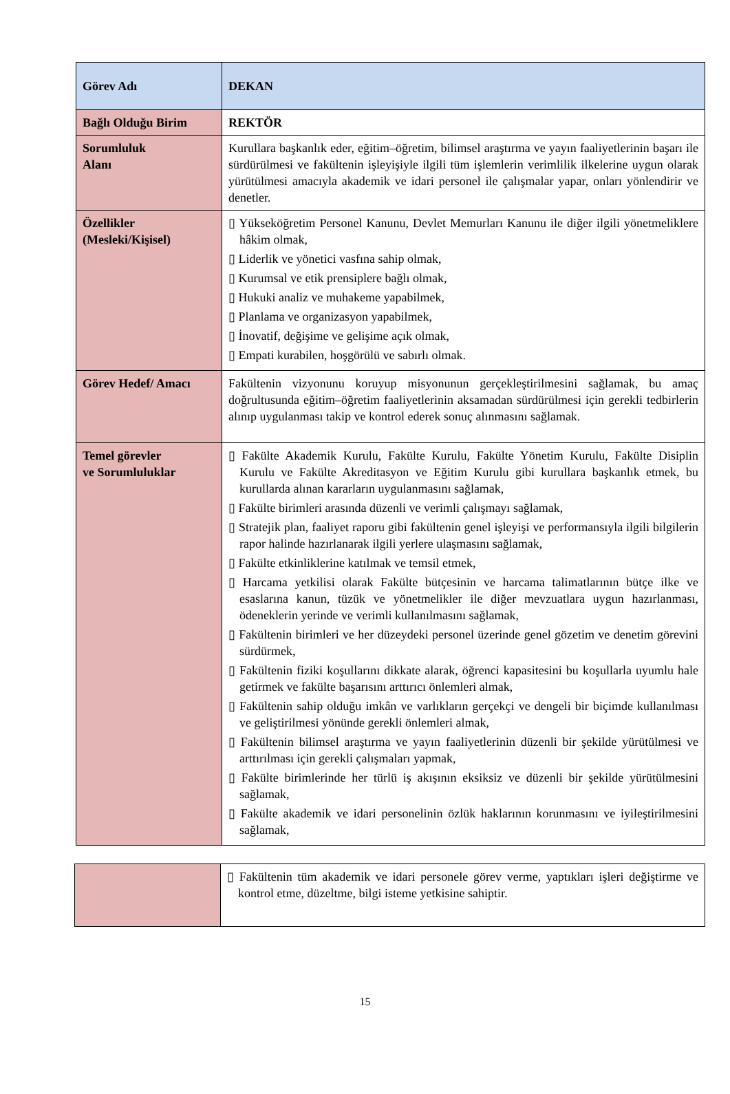| Görev Adı | DEKAN |
| Bağlı Olduğu Birim | REKTÖR |
| Sorumluluk Alanı | Kurullara başkanlık eder, eğitim–öğretim, bilimsel araştırma ve yayın faaliyetlerinin başarı ile sürdürülmesi ve fakültenin işleyişiyle ilgili tüm işlemlerin verimlilik ilkelerine uygun olarak yürütülmesi amacıyla akademik ve idari personel ile çalışmalar yapar, onları yönlendirir ve denetler. |
| Özellikler (Mesleki/Kişisel) | ▯ Yükseköğretim Personel Kanunu, Devlet Memurları Kanunu ile diğer ilgili yönetmeliklere hâkim olmak, ▯ Liderlik ve yönetici vasfına sahip olmak, ▯ Kurumsal ve etik prensiplere bağlı olmak, ▯ Hukuki analiz ve muhakeme yapabilmek, ▯ Planlama ve organizasyon yapabilmek, ▯ İnovatif, değişime ve gelişime açık olmak, ▯ Empati kurabilen, hoşgörülü ve sabırlı olmak. |
| Görev Hedef/ Amacı | Fakültenin vizyonunu koruyup misyonunun gerçekleştirilmesini sağlamak, bu amaç doğrultusunda eğitim–öğretim faaliyetlerinin aksamadan sürdürülmesi için gerekli tedbirlerin alınıp uygulanması takip ve kontrol ederek sonuç alınmasını sağlamak. |
| Temel görevler ve Sorumluluklar | ▯ Fakülte Akademik Kurulu, Fakülte Kurulu, Fakülte Yönetim Kurulu, Fakülte Disiplin Kurulu ve Fakülte Akreditasyon ve Eğitim Kurulu gibi kurullara başkanlık etmek, bu kurullarda alınan kararların uygulanmasını sağlamak, ▯ Fakülte birimleri arasında düzenli ve verimli çalışmayı sağlamak, ▯ Stratejik plan, faaliyet raporu gibi fakültenin genel işleyişi ve performansıyla ilgili bilgilerin rapor halinde hazırlanarak ilgili yerlere ulaşmasını sağlamak, ▯ Fakülte etkinliklerine katılmak ve temsil etmek, ▯ Harcama yetkilisi olarak Fakülte bütçesinin ve harcama talimatlarının bütçe ilke ve esaslarına kanun, tüzük ve yönetmelikler ile diğer mevzuatlara uygun hazırlanması, ödeneklerin yerinde ve verimli kullanılmasını sağlamak, ▯ Fakültenin birimleri ve her düzeydeki personel üzerinde genel gözetim ve denetim görevini sürdürmek, ▯ Fakültenin fiziki koşullarını dikkate alarak, öğrenci kapasitesini bu koşullarla uyumlu hale getirmek ve fakülte başarısını arttırıcı önlemleri almak, ▯ Fakültenin sahip olduğu imkân ve varlıkların gerçekçi ve dengeli bir biçimde kullanılması ve geliştirilmesi yönünde gerekli önlemleri almak, ▯ Fakültenin bilimsel araştırma ve yayın faaliyetlerinin düzenli bir şekilde yürütülmesi ve arttırılması için gerekli çalışmaları yapmak, ▯ Fakülte birimlerinde her türlü iş akışının eksiksiz ve düzenli bir şekilde yürütülmesini sağlamak, ▯ Fakülte akademik ve idari personelinin özlük haklarının korunmasını ve iyileştirilmesini sağlamak, |
| | ▯ Fakültenin tüm akademik ve idari personele görev verme, yaptıkları işleri değiştirme ve kontrol etme, düzeltme, bilgi isteme yetkisine sahiptir. |
15